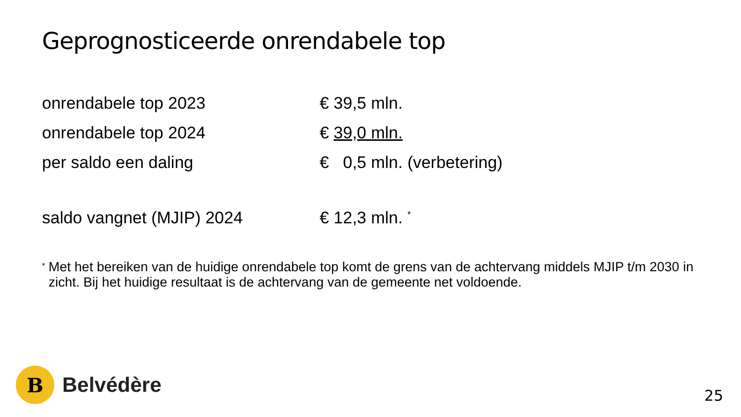Geprognosticeerde onrendabele top
onrendabele top 2023 € 39,5 mln.
onrendabele top 2024 € 39,0 mln.
per saldo een daling € 0,5 mln. (verbetering)
saldo vangnet (MJIP) 2024 € 12,3 mln. <sup>*</sup>
* Met het bereiken van de huidige onrendabele top komt de grens van de achtervang middels MJIP t/m 2030 in zicht. Bij het huidige resultaat is de achtervang van de gemeente net voldoende.
B
Belvédère
25